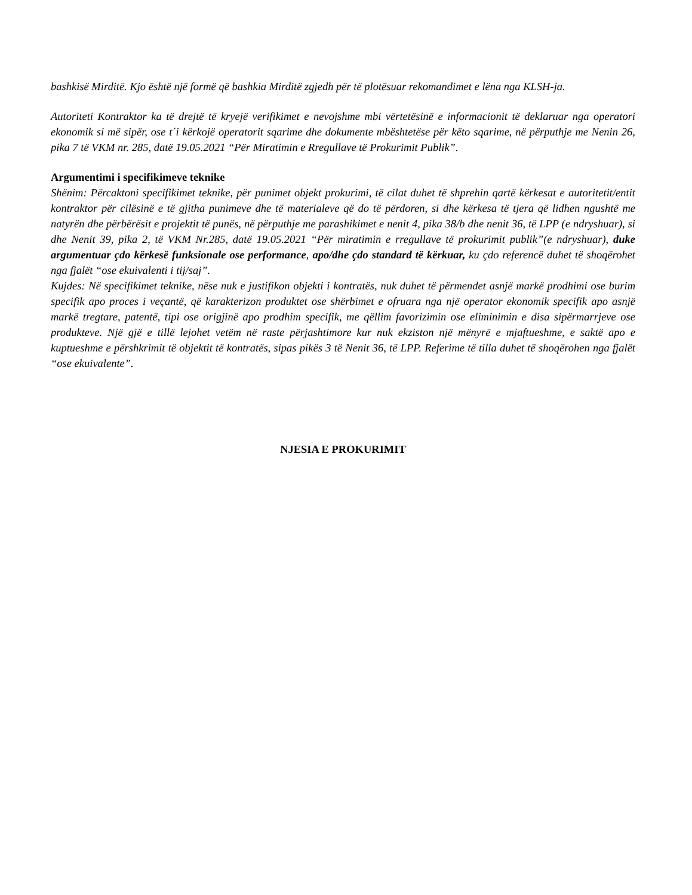bashkisë Mirditë. Kjo është një formë që bashkia Mirditë zgjedh për të plotësuar rekomandimet e lëna nga KLSH-ja.
Autoriteti Kontraktor ka të drejtë të kryejë verifikimet e nevojshme mbi vërtetësinë e informacionit të deklaruar nga operatori ekonomik si më sipër, ose t´i kërkojë operatorit sqarime dhe dokumente mbështetëse për këto sqarime, në përputhje me Nenin 26, pika 7 të VKM nr. 285, datë 19.05.2021 “Për Miratimin e Rregullave të Prokurimit Publik”.
Argumentimi i specifikimeve teknike
Shënim: Përcaktoni specifikimet teknike, për punimet objekt prokurimi, të cilat duhet të shprehin qartë kërkesat e autoritetit/entit kontraktor për cilësinë e të gjitha punimeve dhe të materialeve që do të përdoren, si dhe kërkesa të tjera që lidhen ngushtë me natyrën dhe përbërësit e projektit të punës, në përputhje me parashikimet e nenit 4, pika 38/b dhe nenit 36, të LPP (e ndryshuar), si dhe Nenit 39, pika 2, të VKM Nr.285, datë 19.05.2021 “Për miratimin e rregullave të prokurimit publik”(e ndryshuar), duke argumentuar çdo kërkesë funksionale ose performance, apo/dhe çdo standard të kërkuar, ku çdo referencë duhet të shoqërohet nga fjalët “ose ekuivalenti i tij/saj”.
Kujdes: Në specifikimet teknike, nëse nuk e justifikon objekti i kontratës, nuk duhet të përmendet asnjë markë prodhimi ose burim specifik apo proces i veçantë, që karakterizon produktet ose shërbimet e ofruara nga një operator ekonomik specifik apo asnjë markë tregtare, patentë, tipi ose origjinë apo prodhim specifik, me qëllim favorizimin ose eliminimin e disa sipërmarrjeve ose produkteve. Një gjë e tillë lejohet vetëm në raste përjashtimore kur nuk ekziston një mënyrë e mjaftueshme, e saktë apo e kuptueshme e përshkrimit të objektit të kontratës, sipas pikës 3 të Nenit 36, të LPP. Referime të tilla duhet të shoqërohen nga fjalët “ose ekuivalente”.
NJESIA E PROKURIMIT